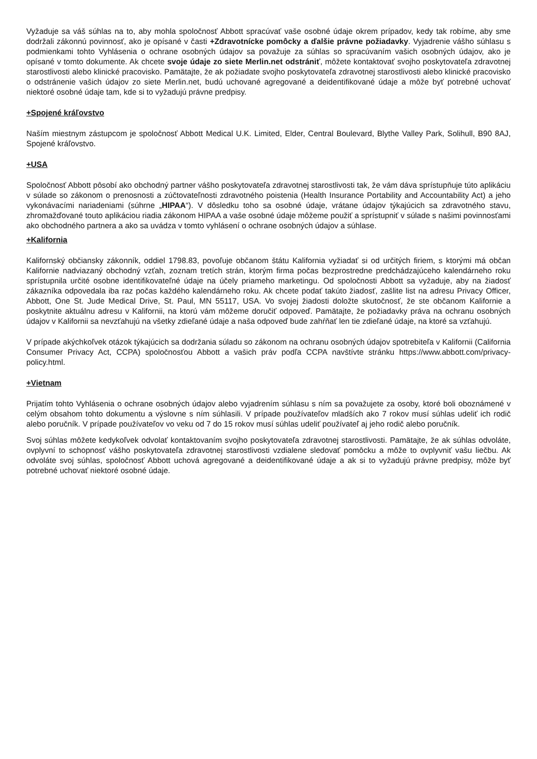Vyžaduje sa váš súhlas na to, aby mohla spoločnosť Abbott spracúvať vaše osobné údaje okrem prípadov, kedy tak robíme, aby sme dodržali zákonnú povinnosť, ako je opísané v časti +Zdravotnícke pomôcky a ďalšie právne požiadavky. Vyjadrenie vášho súhlasu s podmienkami tohto Vyhlásenia o ochrane osobných údajov sa považuje za súhlas so spracúvaním vašich osobných údajov, ako je opísané v tomto dokumente. Ak chcete svoje údaje zo siete Merlin.net odstrániť, môžete kontaktovať svojho poskytovateľa zdravotnej starostlivosti alebo klinické pracovisko. Pamätajte, že ak požiadate svojho poskytovateľa zdravotnej starostlivosti alebo klinické pracovisko o odstránenie vašich údajov zo siete Merlin.net, budú uchované agregované a deidentifikované údaje a môže byť potrebné uchovať niektoré osobné údaje tam, kde si to vyžadujú právne predpisy.
+Spojené kráľovstvo
Naším miestnym zástupcom je spoločnosť Abbott Medical U.K. Limited, Elder, Central Boulevard, Blythe Valley Park, Solihull, B90 8AJ, Spojené kráľovstvo.
+USA
Spoločnosť Abbott pôsobí ako obchodný partner vášho poskytovateľa zdravotnej starostlivosti tak, že vám dáva sprístupňuje túto aplikáciu v súlade so zákonom o prenosnosti a zúčtovateľnosti zdravotného poistenia (Health Insurance Portability and Accountability Act) a jeho vykonávacími nariadeniami (súhrne „HIPAA“). V dôsledku toho sa osobné údaje, vrátane údajov týkajúcich sa zdravotného stavu, zhromažďované touto aplikáciou riadia zákonom HIPAA a vaše osobné údaje môžeme použiť a sprístupniť v súlade s našimi povinnosťami ako obchodného partnera a ako sa uvádza v tomto vyhlásení o ochrane osobných údajov a súhlase.
+Kalifornia
Kalifornský občiansky zákonník, oddiel 1798.83, povoľuje občanom štátu Kalifornia vyžiadať si od určitých firiem, s ktorými má občan Kalifornie nadviazaný obchodný vzťah, zoznam tretích strán, ktorým firma počas bezprostredne predchádzajúceho kalendárneho roku sprístupnila určité osobne identifikovateľné údaje na účely priameho marketingu. Od spoločnosti Abbott sa vyžaduje, aby na žiadosť zákazníka odpovedala iba raz počas každého kalendárneho roku. Ak chcete podať takúto žiadosť, zašlite list na adresu Privacy Officer, Abbott, One St. Jude Medical Drive, St. Paul, MN 55117, USA. Vo svojej žiadosti doložte skutočnosť, že ste občanom Kalifornie a poskytnite aktuálnu adresu v Kalifornii, na ktorú vám môžeme doručiť odpoveď. Pamätajte, že požiadavky práva na ochranu osobných údajov v Kalifornii sa nevzťahujú na všetky zdieľané údaje a naša odpoveď bude zahŕňať len tie zdieľané údaje, na ktoré sa vzťahujú.
V prípade akýchkoľvek otázok týkajúcich sa dodržania súladu so zákonom na ochranu osobných údajov spotrebiteľa v Kalifornii (California Consumer Privacy Act, CCPA) spoločnosťou Abbott a vašich práv podľa CCPA navštívte stránku https://www.abbott.com/privacy-policy.html.
+Vietnam
Prijatím tohto Vyhlásenia o ochrane osobných údajov alebo vyjadrením súhlasu s ním sa považujete za osoby, ktoré boli oboznámené v celým obsahom tohto dokumentu a výslovne s ním súhlasili. V prípade používateľov mladších ako 7 rokov musí súhlas udeliť ich rodič alebo poručník. V prípade používateľov vo veku od 7 do 15 rokov musí súhlas udeliť používateľ aj jeho rodič alebo poručník.
Svoj súhlas môžete kedykoľvek odvolať kontaktovaním svojho poskytovateľa zdravotnej starostlivosti. Pamätajte, že ak súhlas odvoláte, ovplyvní to schopnosť vášho poskytovateľa zdravotnej starostlivosti vzdialene sledovať pomôcku a môže to ovplyvniť vašu liečbu. Ak odvoláte svoj súhlas, spoločnosť Abbott uchová agregované a deidentifikované údaje a ak si to vyžadujú právne predpisy, môže byť potrebné uchovať niektoré osobné údaje.